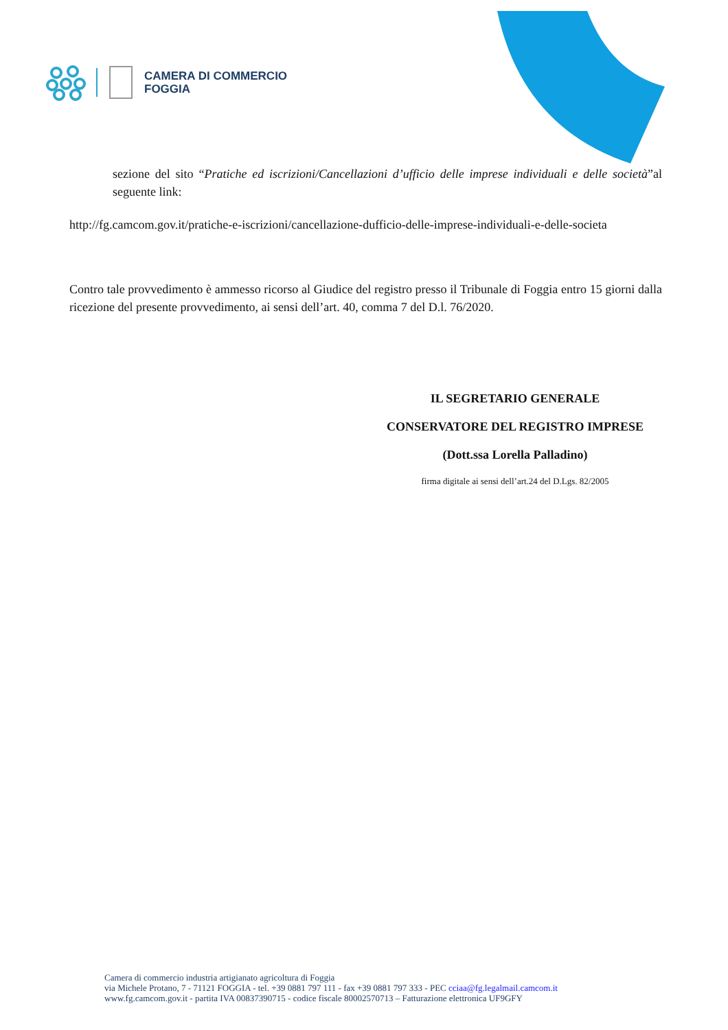CAMERA DI COMMERCIO
FOGGIA
sezione del sito “Pratiche ed iscrizioni/Cancellazioni d’ufficio delle imprese individuali e delle società”al seguente link:
http://fg.camcom.gov.it/pratiche-e-iscrizioni/cancellazione-dufficio-delle-imprese-individuali-e-delle-societa
Contro tale provvedimento è ammesso ricorso al Giudice del registro presso il Tribunale di Foggia entro 15 giorni dalla ricezione del presente provvedimento, ai sensi dell’art. 40, comma 7 del D.l. 76/2020.
IL SEGRETARIO GENERALE
CONSERVATORE DEL REGISTRO IMPRESE
(Dott.ssa Lorella Palladino)
firma digitale ai sensi dell’art.24 del D.Lgs. 82/2005
Camera di commercio industria artigianato agricoltura di Foggia
via Michele Protano, 7 - 71121 FOGGIA - tel. +39 0881 797 111 - fax +39 0881 797 333 - PEC cciaa@fg.legalmail.camcom.it
www.fg.camcom.gov.it - partita IVA 00837390715 - codice fiscale 80002570713 – Fatturazione elettronica UF9GFY